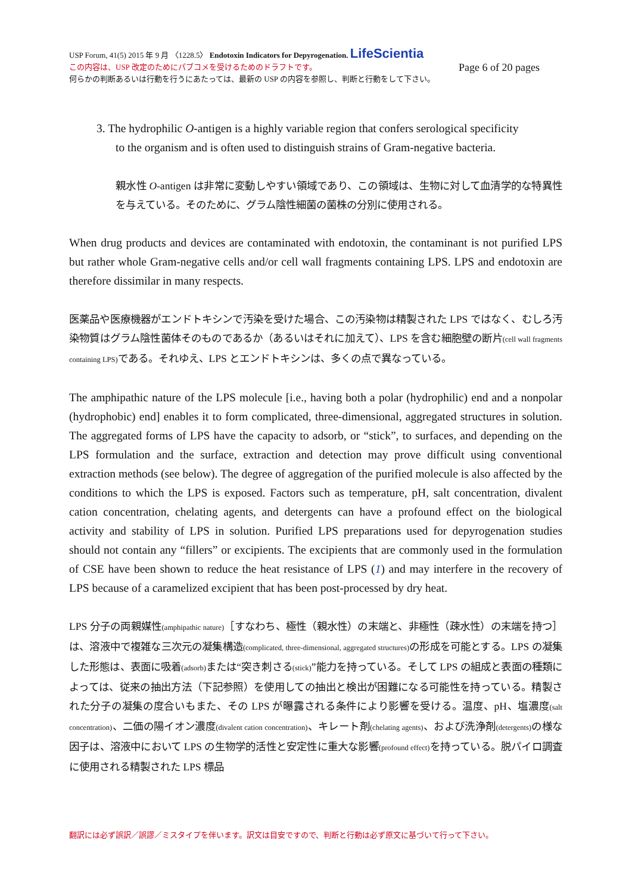USP Forum, 41(5) 2015 年 9 月 〈1228.5〉 Endotoxin Indicators for Depyrogenation. LifeScientia
この内容は、USP 改定のためにパブコメを受けるためのドラフトです。 Page 6 of 20 pages
何らかの判断あるいは行動を行うにあたっては、最新の USP の内容を参照し、判断と行動をして下さい。
3. The hydrophilic O-antigen is a highly variable region that confers serological specificity
to the organism and is often used to distinguish strains of Gram-negative bacteria.
親水性 O-antigen は非常に変動しやすい領域であり、この領域は、生物に対して血清学的な特異性を与えている。そのために、グラム陰性細菌の菌株の分別に使用される。
When drug products and devices are contaminated with endotoxin, the contaminant is not purified LPS but rather whole Gram-negative cells and/or cell wall fragments containing LPS. LPS and endotoxin are therefore dissimilar in many respects.
医薬品や医療機器がエンドトキシンで汚染を受けた場合、この汚染物は精製された LPS ではなく、むしろ汚染物質はグラム陰性菌体そのものであるか（あるいはそれに加えて）、LPS を含む細胞壁の断片(cell wall fragments containing LPS) である。それゆえ、LPS とエンドトキシンは、多くの点で異なっている。
The amphipathic nature of the LPS molecule [i.e., having both a polar (hydrophilic) end and a nonpolar (hydrophobic) end] enables it to form complicated, three-dimensional, aggregated structures in solution. The aggregated forms of LPS have the capacity to adsorb, or “stick”, to surfaces, and depending on the LPS formulation and the surface, extraction and detection may prove difficult using conventional extraction methods (see below). The degree of aggregation of the purified molecule is also affected by the conditions to which the LPS is exposed. Factors such as temperature, pH, salt concentration, divalent cation concentration, chelating agents, and detergents can have a profound effect on the biological activity and stability of LPS in solution. Purified LPS preparations used for depyrogenation studies should not contain any “fillers” or excipients. The excipients that are commonly used in the formulation of CSE have been shown to reduce the heat resistance of LPS (1) and may interfere in the recovery of LPS because of a caramelized excipient that has been post-processed by dry heat.
LPS 分子の両親媒性(amphipathic nature)［すなわち、極性（親水性）の末端と、非極性（疎水性）の末端を持つ］は、溶液中で複雑な三次元の凝集構造(complicated, three-dimensional, aggregated structures) の形成を可能とする。LPS の凝集した形態は、表面に吸着(adsorb) または“突き刺さる(stick)”能力を持っている。そして LPS の組成と表面の種類によっては、従来の抽出方法（下記参照）を使用しての抽出と検出が困難になる可能性を持っている。精製された分子の凝集の度合いもまた、その LPS が曝露される条件により影響を受ける。温度、pH、塩濃度(salt concentration)、二価の陽イオン濃度(divalent cation concentration)、キレート剤(chelating agents)、および洗浄剤(detergents) の様な因子は、溶液中において LPS の生物学的活性と安定性に重大な影響(profound effect) を持っている。脱パイロ調査に使用される精製された LPS 標品
翻訳には必ず誤訳／誤謬／ミスタイプを伴います。訳文は目安ですので、判断と行動は必ず原文に基づいて行って下さい。